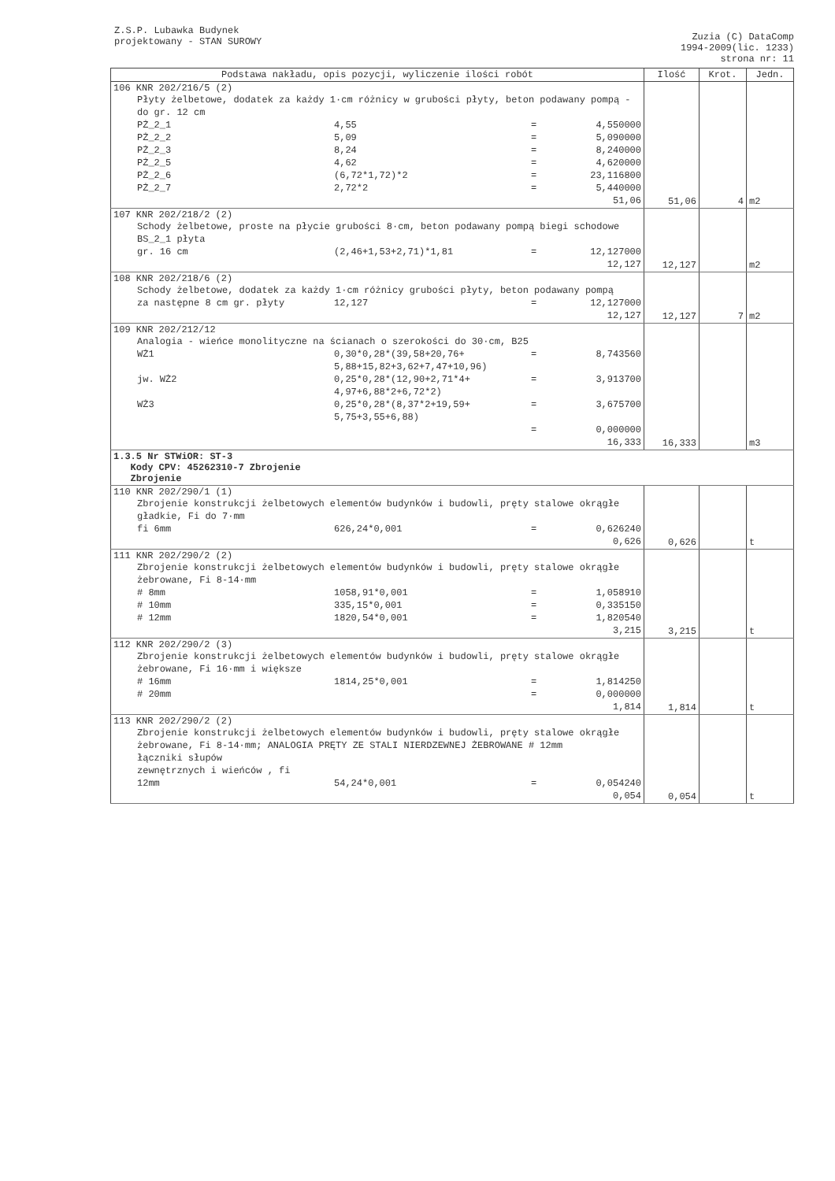Z.S.P. Lubawka Budynek
projektowany - STAN SUROWY
Zuzia (C) DataComp
1994-2009(lic. 1233)
strona nr: 11
| Podstawa nakładu, opis pozycji, wyliczenie ilości robót | Ilość | Krot. | Jedn. |
| --- | --- | --- | --- |
| 106 KNR 202/216/5 (2) Płyty żelbetowe, dodatek za każdy 1·cm różnicy w grubości płyty, beton podawany pompą - do gr. 12 cm PŻ_2_1 4,55 = 4,550000 PŻ_2_2 5,09 = 5,090000 PŻ_2_3 8,24 = 8,240000 PŻ_2_5 4,62 = 4,620000 PŻ_2_6 (6,72*1,72)*2 = 23,116800 PŻ_2_7 2,72*2 = 5,440000 51,06 | 51,06 | 4 | m2 |
| 107 KNR 202/218/2 (2) Schody żelbetowe, proste na płycie grubości 8·cm, beton podawany pompą biegi schodowe BS_2_1 płyta gr. 16 cm (2,46+1,53+2,71)*1,81 = 12,127000 12,127 | 12,127 | | m2 |
| 108 KNR 202/218/6 (2) Schody żelbetowe, dodatek za każdy 1·cm różnicy grubości płyty, beton podawany pompą za następne 8 cm gr. płyty 12,127 = 12,127000 12,127 | 12,127 | 7 | m2 |
| 109 KNR 202/212/12 Analogia - wieńce monolityczne na ścianach o szerokości do 30·cm, B25 WŻ1 0,30*0,28*(39,58+20,76+ 5,88+15,82+3,62+7,47+10,96) = 8,743560 jw. WŻ2 0,25*0,28*(12,90+2,71*4+ 4,97+6,88*2+6,72*2) = 3,913700 WŻ3 0,25*0,28*(8,37*2+19,59+ 5,75+3,55+6,88) = 3,675700 = 0,000000 16,333 | 16,333 | | m3 |
| 1.3.5 Nr STWiOR: ST-3 Kody CPV: 45262310-7 Zbrojenie Zbrojenie | | | |
| 110 KNR 202/290/1 (1) Zbrojenie konstrukcji żelbetowych elementów budynków i budowli, pręty stalowe okrągłe gładkie, Fi do 7·mm fi 6mm 626,24*0,001 = 0,626240 0,626 | 0,626 | | t |
| 111 KNR 202/290/2 (2) Zbrojenie konstrukcji żelbetowych elementów budynków i budowli, pręty stalowe okrągłe żebrowane, Fi 8-14·mm # 8mm 1058,91*0,001 = 1,058910 # 10mm 335,15*0,001 = 0,335150 # 12mm 1820,54*0,001 = 1,820540 3,215 | 3,215 | | t |
| 112 KNR 202/290/2 (3) Zbrojenie konstrukcji żelbetowych elementów budynków i budowli, pręty stalowe okrągłe żebrowane, Fi 16·mm i większe # 16mm 1814,25*0,001 = 1,814250 # 20mm = 0,000000 1,814 | 1,814 | | t |
| 113 KNR 202/290/2 (2) Zbrojenie konstrukcji żelbetowych elementów budynków i budowli, pręty stalowe okrągłe żebrowane, Fi 8-14·mm; ANALOGIA PRĘTY ZE STALI NIERDZEWNEJ ŻEBROWANE # 12mm łączniki słupów zewnętrznych i wieńców , fi 12mm 54,24*0,001 = 0,054240 0,054 | 0,054 | | t |